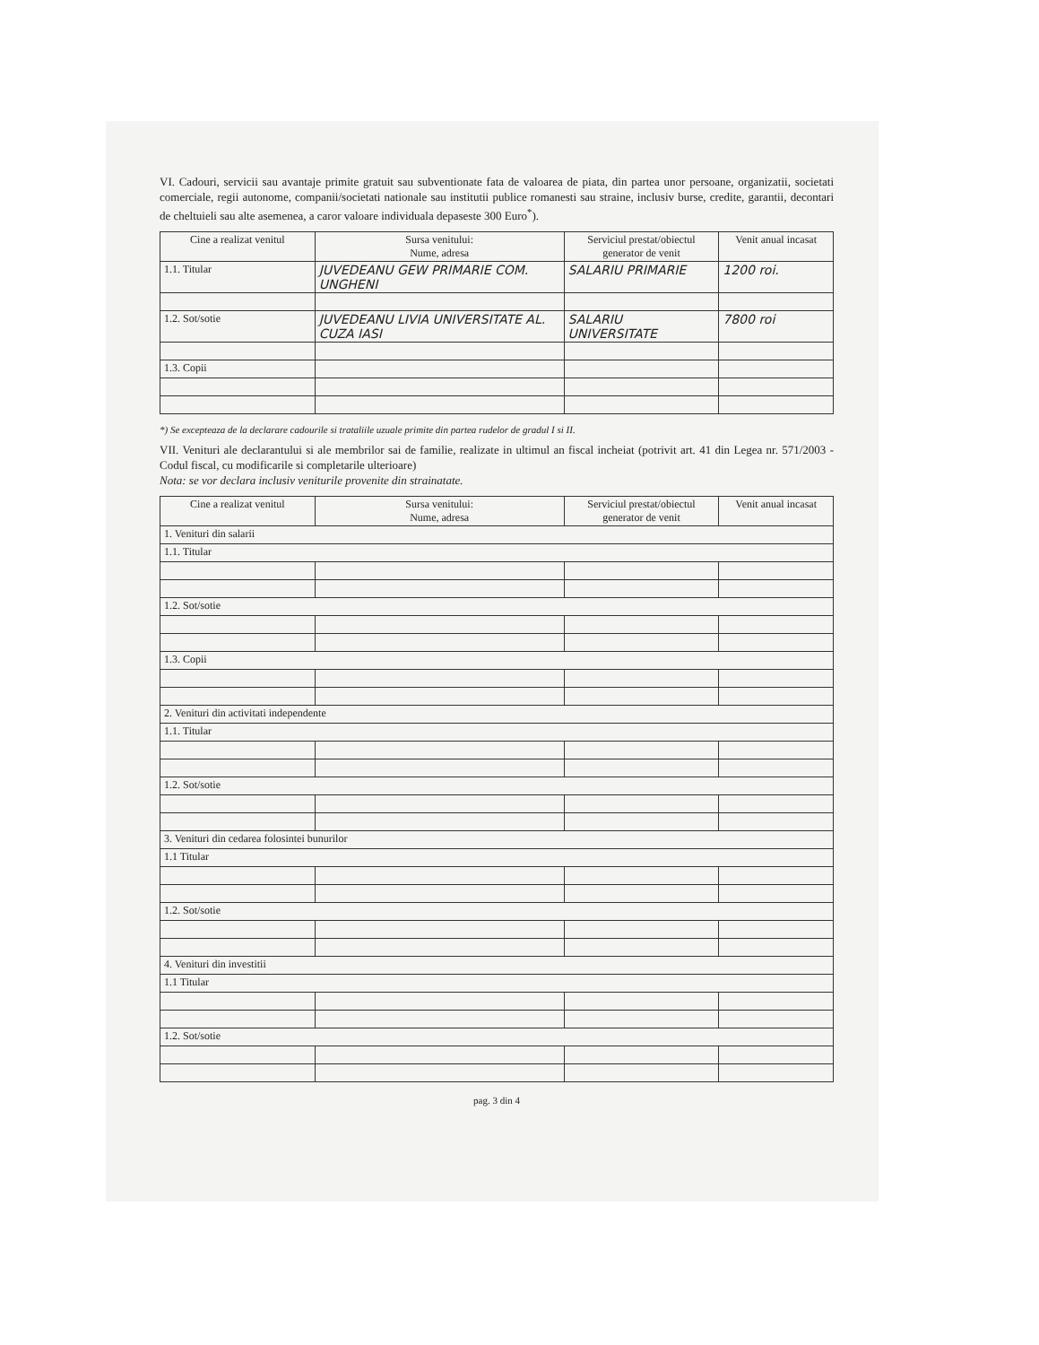VI. Cadouri, servicii sau avantaje primite gratuit sau subventionate fata de valoarea de piata, din partea unor persoane, organizatii, societati comerciale, regii autonome, companii/societati nationale sau institutii publice romanesti sau straine, inclusiv burse, credite, garantii, decontari de cheltuieli sau alte asemenea, a caror valoare individuala depaseste 300 Euro<sup>*</sup>).
| Cine a realizat venitul | Sursa venitului: Nume, adresa | Serviciul prestat/obiectul generator de venit | Venit anual incasat |
| --- | --- | --- | --- |
| 1.1. Titular | JUVEDEANU GEW PRIMARIE COM. UNGHENI | SALARIU PRIMARIE | 1200 roi. |
| 1.2. Sot/sotie | JUVEDEANU LIVIA UNIVERSITATE AL. CUZA IASI | SALARIU UNIVERSITATE | 7800 roi |
| 1.3. Copii | | | |
*) Se excepteaza de la declarare cadourile si trataliile uzuale primite din partea rudelor de gradul I si II.
VII. Venituri ale declarantului si ale membrilor sai de familie, realizate in ultimul an fiscal incheiat (potrivit art. 41 din Legea nr. 571/2003 - Codul fiscal, cu modificarile si completarile ulterioare)
Nota: se vor declara inclusiv veniturile provenite din strainatate.
| Cine a realizat venitul | Sursa venitului: Nume, adresa | Serviciul prestat/obiectul generator de venit | Venit anual incasat |
| --- | --- | --- | --- |
| 1. Venituri din salarii | | | |
| 1.1. Titular | | | |
| 1.2. Sot/sotie | | | |
| 1.3. Copii | | | |
| 2. Venituri din activitati independente | | | |
| 1.1. Titular | | | |
| 1.2. Sot/sotie | | | |
| 3. Venituri din cedarea folosintei bunurilor | | | |
| 1.1 Titular | | | |
| 1.2. Sot/sotie | | | |
| 4. Venituri din investitii | | | |
| 1.1 Titular | | | |
| 1.2. Sot/sotie | | | |
pag. 3 din 4